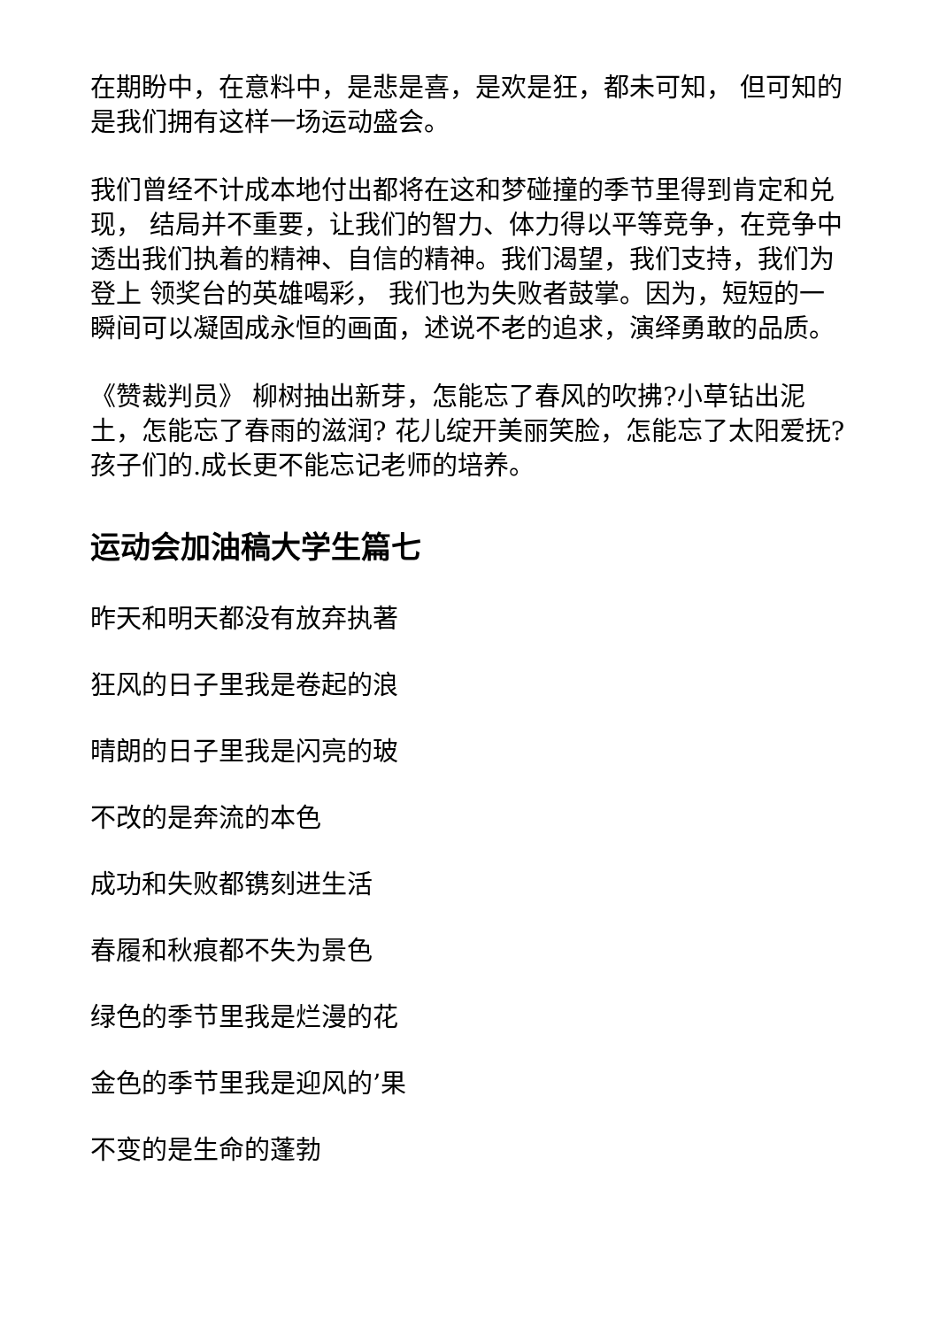在期盼中，在意料中，是悲是喜，是欢是狂，都未可知， 但可知的是我们拥有这样一场运动盛会。
我们曾经不计成本地付出都将在这和梦碰撞的季节里得到肯定和兑现， 结局并不重要，让我们的智力、体力得以平等竞争，在竞争中透出我们执着的精神、自信的精神。我们渴望，我们支持，我们为登上 领奖台的英雄喝彩， 我们也为失败者鼓掌。因为，短短的一瞬间可以凝固成永恒的画面，述说不老的追求，演绎勇敢的品质。
《赞裁判员》 柳树抽出新芽，怎能忘了春风的吹拂?小草钻出泥土，怎能忘了春雨的滋润? 花儿绽开美丽笑脸，怎能忘了太阳爱抚?孩子们的.成长更不能忘记老师的培养。
运动会加油稿大学生篇七
昨天和明天都没有放弃执著
狂风的日子里我是卷起的浪
晴朗的日子里我是闪亮的玻
不改的是奔流的本色
成功和失败都镌刻进生活
春履和秋痕都不失为景色
绿色的季节里我是烂漫的花
金色的季节里我是迎风的’果
不变的是生命的蓬勃